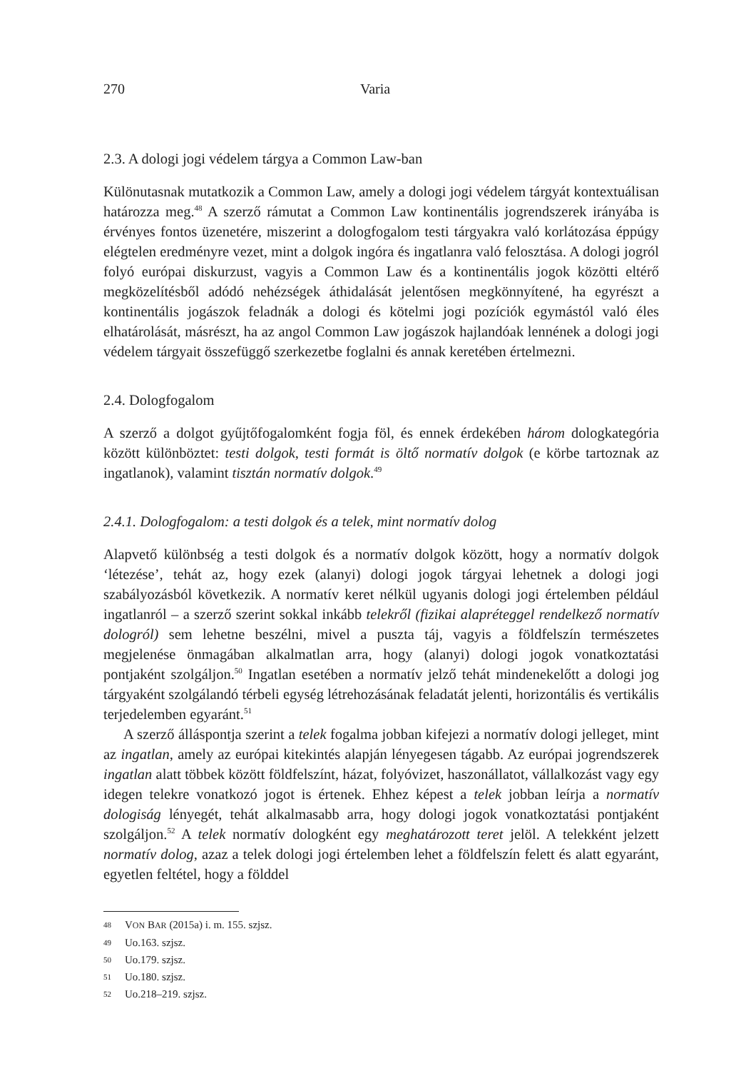270 Varia
2.3. A dologi jogi védelem tárgya a Common Law-ban
Különutasnak mutatkozik a Common Law, amely a dologi jogi védelem tárgyát kontextuálisan határozza meg.<sup>48</sup> A szerző rámutat a Common Law kontinentális jogrendszerek irányába is érvényes fontos üzenetére, miszerint a dologfogalom testi tárgyakra való korlátozása éppúgy elégtelen eredményre vezet, mint a dolgok ingóra és ingatlanra való felosztása. A dologi jogról folyó európai diskurzust, vagyis a Common Law és a kontinentális jogok közötti eltérő megközelítésből adódó nehézségek áthidalását jelentősen megkönnyítené, ha egyrészt a kontinentális jogászok feladnák a dologi és kötelmi jogi pozíciók egymástól való éles elhatárolását, másrészt, ha az angol Common Law jogászok hajlandóak lennének a dologi jogi védelem tárgyait összefüggő szerkezetbe foglalni és annak keretében értelmezni.
2.4. Dologfogalom
A szerző a dolgot gyűjtőfogalomként fogja föl, és ennek érdekében három dologkategória között különböztet: testi dolgok, testi formát is öltő normatív dolgok (e körbe tartoznak az ingatlanok), valamint tisztán normatív dolgok.<sup>49</sup>
2.4.1. Dologfogalom: a testi dolgok és a telek, mint normatív dolog
Alapvető különbség a testi dolgok és a normatív dolgok között, hogy a normatív dolgok ‘létezése’, tehát az, hogy ezek (alanyi) dologi jogok tárgyai lehetnek a dologi jogi szabályozásból következik. A normatív keret nélkül ugyanis dologi jogi értelemben például ingatlanról – a szerző szerint sokkal inkább telekről (fizikai alapréteggel rendelkező normatív dologról) sem lehetne beszélni, mivel a puszta táj, vagyis a földfelszín természetes megjelenése önmagában alkalmatlan arra, hogy (alanyi) dologi jogok vonatkoztatási pontjaként szolgáljon.<sup>50</sup> Ingatlan esetében a normatív jelző tehát mindenekelőtt a dologi jog tárgyaként szolgálandó térbeli egység létrehozásának feladatát jelenti, horizontális és vertikális terjedelemben egyaránt.<sup>51</sup>
A szerző álláspontja szerint a telek fogalma jobban kifejezi a normatív dologi jelleget, mint az ingatlan, amely az európai kitekintés alapján lényegesen tágabb. Az európai jogrendszerek ingatlan alatt többek között földfelszínt, házat, folyóvizet, haszonállatot, vállalkozást vagy egy idegen telekre vonatkozó jogot is értenek. Ehhez képest a telek jobban leírja a normatív dologiság lényegét, tehát alkalmasabb arra, hogy dologi jogok vonatkoztatási pontjaként szolgáljon.<sup>52</sup> A telek normatív dologként egy meghatározott teret jelöl. A telekként jelzett normatív dolog, azaz a telek dologi jogi értelemben lehet a földfelszín felett és alatt egyaránt, egyetlen feltétel, hogy a földdel
48 VON BAR (2015a) i. m. 155. szjsz.
49 Uo.163. szjsz.
50 Uo.179. szjsz.
51 Uo.180. szjsz.
52 Uo.218–219. szjsz.